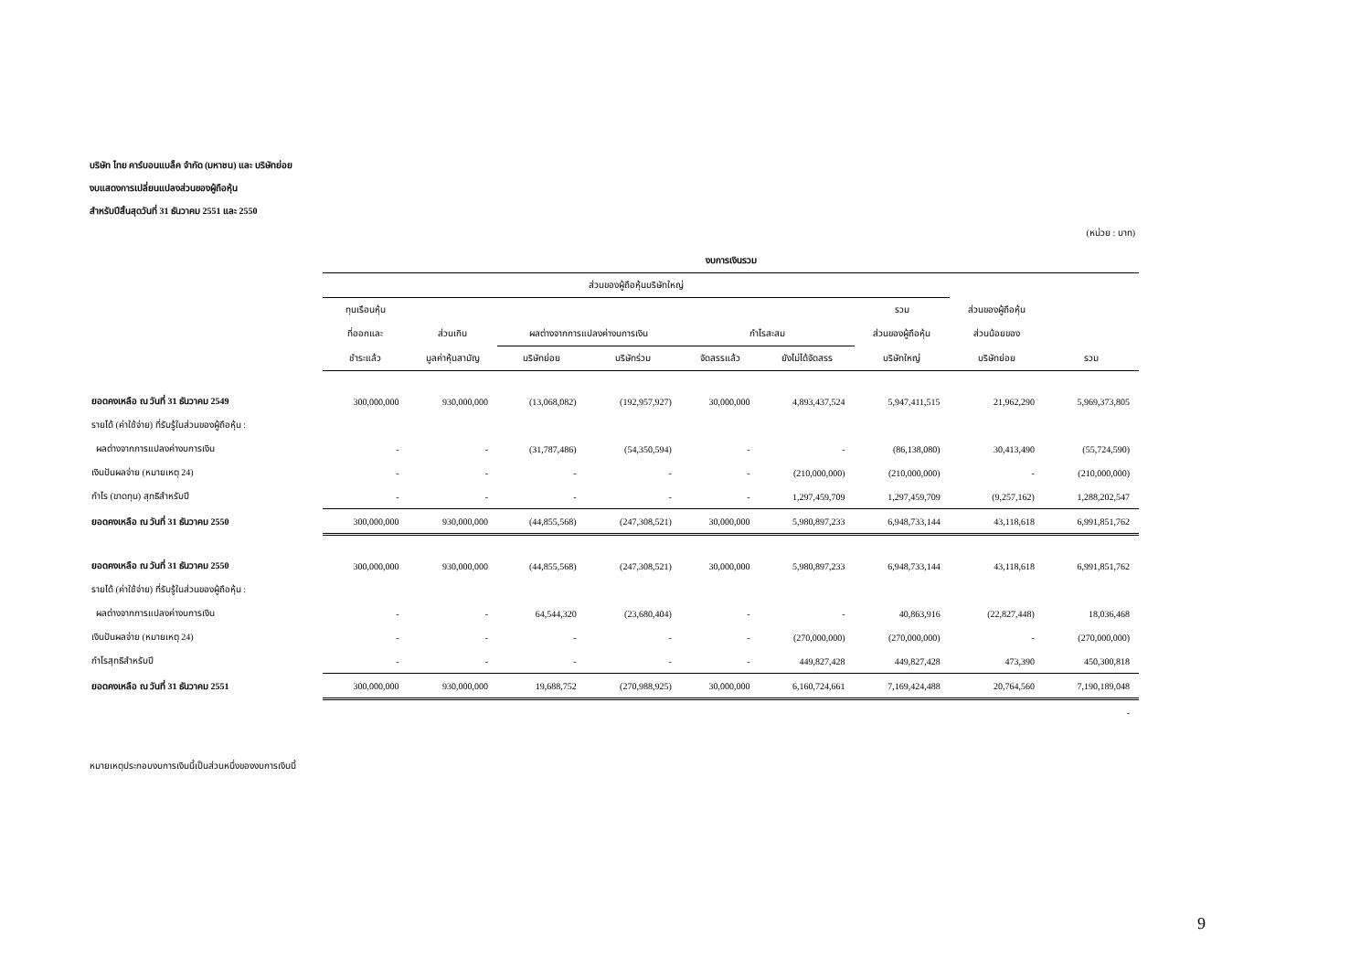บริษัท ไทย คาร์บอนแบล็ค จำกัด (มหาชน) และ บริษัทย่อย
งบแสดงการเปลี่ยนแปลงส่วนของผู้ถือหุ้น
สำหรับปีสิ้นสุดวันที่ 31 ธันวาคม 2551 และ 2550
(หน่วย : บาท)
| | งบการเงินรวม | | | | | | | | |
| --- | --- | --- | --- | --- | --- | --- | --- | --- | --- |
| | ส่วนของผู้ถือหุ้นบริษัทใหญ่ | | | | | | | | |
| | ทุนเรือนหุ้น | | | | | | รวม | ส่วนของผู้ถือหุ้น | |
| | ที่ออกและ | ส่วนเกิน | ผลต่างจากการแปลงค่างบการเงิน | | กำไรสะสม | | ส่วนของผู้ถือหุ้น | ส่วนน้อยของ | |
| | ชำระแล้ว | มูลค่าหุ้นสามัญ | บริษัทย่อย | บริษัทร่วม | จัดสรรแล้ว | ยังไม่ได้จัดสรร | บริษัทใหญ่ | บริษัทย่อย | รวม |
| ยอดคงเหลือ ณ วันที่ 31 ธันวาคม 2549 | 300,000,000 | 930,000,000 | (13,068,082) | (192,957,927) | 30,000,000 | 4,893,437,524 | 5,947,411,515 | 21,962,290 | 5,969,373,805 |
| รายได้ (ค่าใช้จ่าย) ที่รับรู้ในส่วนของผู้ถือหุ้น : | | | | | | | | | |
| ผลต่างจากการแปลงค่างบการเงิน | - | - | (31,787,486) | (54,350,594) | - | - | (86,138,080) | 30,413,490 | (55,724,590) |
| เงินปันผลจ่าย (หมายเหตุ 24) | - | - | - | - | - | (210,000,000) | (210,000,000) | - | (210,000,000) |
| กำไร (ขาดทุน) สุทธิสำหรับปี | - | - | - | - | - | 1,297,459,709 | 1,297,459,709 | (9,257,162) | 1,288,202,547 |
| ยอดคงเหลือ ณ วันที่ 31 ธันวาคม 2550 | 300,000,000 | 930,000,000 | (44,855,568) | (247,308,521) | 30,000,000 | 5,980,897,233 | 6,948,733,144 | 43,118,618 | 6,991,851,762 |
| ยอดคงเหลือ ณ วันที่ 31 ธันวาคม 2550 | 300,000,000 | 930,000,000 | (44,855,568) | (247,308,521) | 30,000,000 | 5,980,897,233 | 6,948,733,144 | 43,118,618 | 6,991,851,762 |
| รายได้ (ค่าใช้จ่าย) ที่รับรู้ในส่วนของผู้ถือหุ้น : | | | | | | | | | |
| ผลต่างจากการแปลงค่างบการเงิน | - | - | 64,544,320 | (23,680,404) | - | - | 40,863,916 | (22,827,448) | 18,036,468 |
| เงินปันผลจ่าย (หมายเหตุ 24) | - | - | - | - | - | (270,000,000) | (270,000,000) | - | (270,000,000) |
| กำไรสุทธิสำหรับปี | - | - | - | - | - | 449,827,428 | 449,827,428 | 473,390 | 450,300,818 |
| ยอดคงเหลือ ณ วันที่ 31 ธันวาคม 2551 | 300,000,000 | 930,000,000 | 19,688,752 | (270,988,925) | 30,000,000 | 6,160,724,661 | 7,169,424,488 | 20,764,560 | 7,190,189,048 |
| | | | | | | | | | - |
หมายเหตุประกอบงบการเงินนี้เป็นส่วนหนึ่งของงบการเงินนี้
9